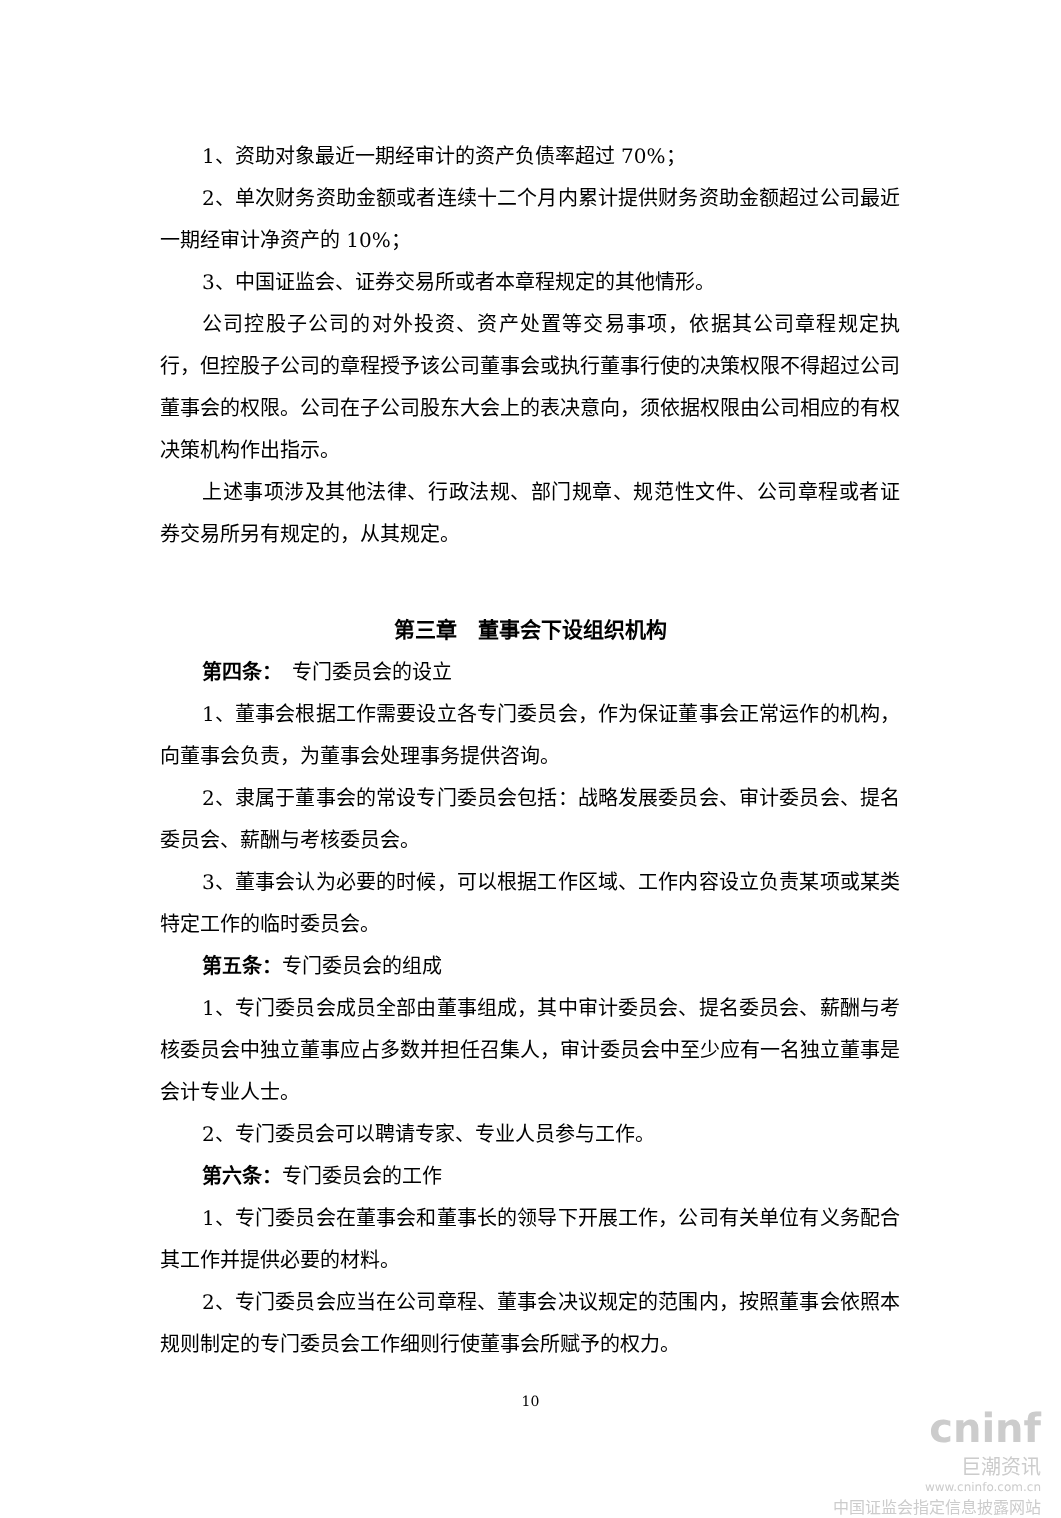1、资助对象最近一期经审计的资产负债率超过 70%；
2、单次财务资助金额或者连续十二个月内累计提供财务资助金额超过公司最近一期经审计净资产的 10%；
3、中国证监会、证券交易所或者本章程规定的其他情形。
公司控股子公司的对外投资、资产处置等交易事项，依据其公司章程规定执行，但控股子公司的章程授予该公司董事会或执行董事行使的决策权限不得超过公司董事会的权限。公司在子公司股东大会上的表决意向，须依据权限由公司相应的有权决策机构作出指示。
上述事项涉及其他法律、行政法规、部门规章、规范性文件、公司章程或者证券交易所另有规定的，从其规定。
第三章　董事会下设组织机构
第四条：　专门委员会的设立
1、董事会根据工作需要设立各专门委员会，作为保证董事会正常运作的机构，向董事会负责，为董事会处理事务提供咨询。
2、隶属于董事会的常设专门委员会包括：战略发展委员会、审计委员会、提名委员会、薪酬与考核委员会。
3、董事会认为必要的时候，可以根据工作区域、工作内容设立负责某项或某类特定工作的临时委员会。
第五条：专门委员会的组成
1、专门委员会成员全部由董事组成，其中审计委员会、提名委员会、薪酬与考核委员会中独立董事应占多数并担任召集人，审计委员会中至少应有一名独立董事是会计专业人士。
2、专门委员会可以聘请专家、专业人员参与工作。
第六条：专门委员会的工作
1、专门委员会在董事会和董事长的领导下开展工作，公司有关单位有义务配合其工作并提供必要的材料。
2、专门委员会应当在公司章程、董事会决议规定的范围内，按照董事会依照本规则制定的专门委员会工作细则行使董事会所赋予的权力。
10
cninf
巨潮资讯
www.cninfo.com.cn
中国证监会指定信息披露网站